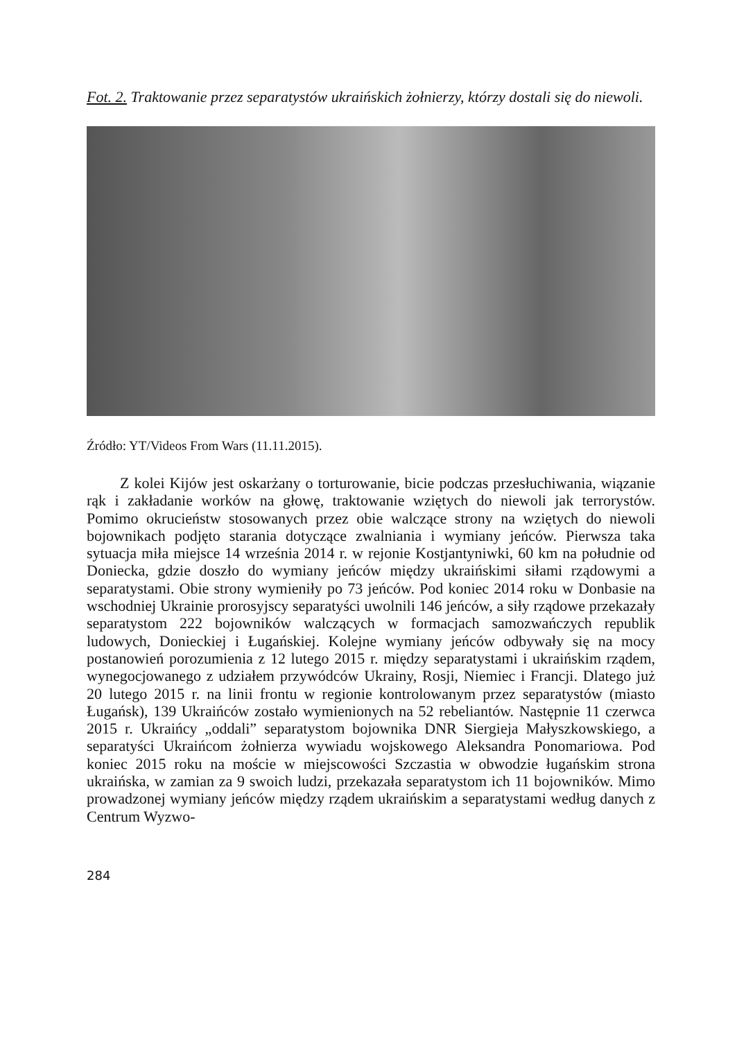Fot. 2. Traktowanie przez separatystów ukraińskich żołnierzy, którzy dostali się do niewoli.
Źródło: YT/Videos From Wars (11.11.2015).
Z kolei Kijów jest oskarżany o torturowanie, bicie podczas przesłuchiwania, wiązanie rąk i zakładanie worków na głowę, traktowanie wziętych do niewoli jak terrorystów. Pomimo okrucieństw stosowanych przez obie walczące strony na wziętych do niewoli bojownikach podjęto starania dotyczące zwalniania i wymiany jeńców. Pierwsza taka sytuacja miła miejsce 14 września 2014 r. w rejonie Kostjantyniwki, 60 km na południe od Doniecka, gdzie doszło do wymiany jeńców między ukraińskimi siłami rządowymi a separatystami. Obie strony wymieniły po 73 jeńców. Pod koniec 2014 roku w Donbasie na wschodniej Ukrainie prorosyjscy separatyści uwolnili 146 jeńców, a siły rządowe przekazały separatystom 222 bojowników walczących w formacjach samozwańczych republik ludowych, Donieckiej i Ługańskiej. Kolejne wymiany jeńców odbywały się na mocy postanowień porozumienia z 12 lutego 2015 r. między separatystami i ukraińskim rządem, wynegocjowanego z udziałem przywódców Ukrainy, Rosji, Niemiec i Francji. Dlatego już 20 lutego 2015 r. na linii frontu w regionie kontrolowanym przez separatystów (miasto Ługańsk), 139 Ukraińców zostało wymienionych na 52 rebeliantów. Następnie 11 czerwca 2015 r. Ukraińcy „oddali” separatystom bojownika DNR Siergieja Małyszkowskiego, a separatyści Ukraińcom żołnierza wywiadu wojskowego Aleksandra Ponomariowa. Pod koniec 2015 roku na moście w miejscowości Szczastia w obwodzie ługańskim strona ukraińska, w zamian za 9 swoich ludzi, przekazała separatystom ich 11 bojowników. Mimo prowadzonej wymiany jeńców między rządem ukraińskim a separatystami według danych z Centrum Wyzwo-
284